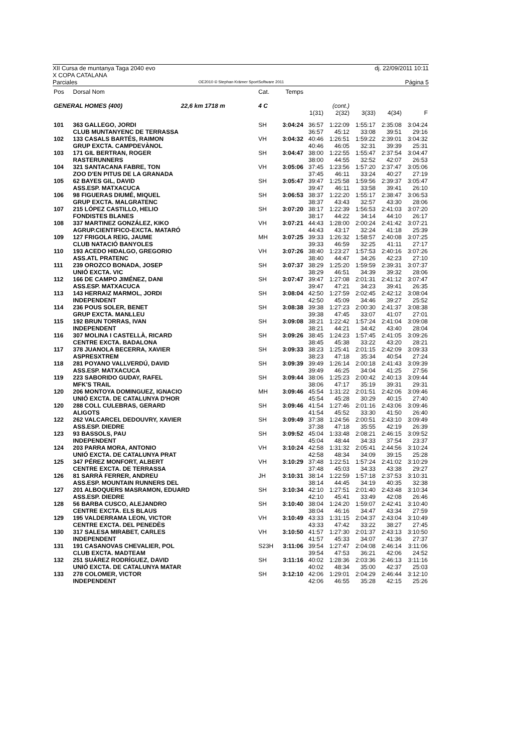XII Cursa de muntanya Taga 2040 evo
X COPA CATALANA dj. 22/09/2011 10:11
Parciales OE2010 © Stephan Krämer SportSoftware 2011 Página 5
| Pos | Dorsal Nom | Cat. | Temps | | | | | |
| GENERAL HOMES (400) 22,6 km 1718 m | | 4 C | | | (cont.) | | | |
| | | | | 1(31) | 2(32) | 3(33) | 4(34) | F |
| 101 | 363 GALLEGO, JORDI | SH | 3:04:24 | 36:57 | 1:22:09 | 1:55:17 | 2:35:08 | 3:04:24 |
| | CLUB MUNTANYENC DE TERRASSA | | | 36:57 | 45:12 | 33:08 | 39:51 | 29:16 |
| 102 | 133 CASALS BARTÉS, RAIMON | VH | 3:04:32 | 40:46 | 1:26:51 | 1:59:22 | 2:39:01 | 3:04:32 |
| | GRUP EXCTA. CAMPDEVÀNOL | | | 40:46 | 46:05 | 32:31 | 39:39 | 25:31 |
| 103 | 171 GIL BERTRAN, ROGER | SH | 3:04:47 | 38:00 | 1:22:55 | 1:55:47 | 2:37:54 | 3:04:47 |
| | RASTERUNNERS | | | 38:00 | 44:55 | 32:52 | 42:07 | 26:53 |
| 104 | 321 SANTACANA FABRE, TON | VH | 3:05:06 | 37:45 | 1:23:56 | 1:57:20 | 2:37:47 | 3:05:06 |
| | ZOO D'EN PITUS DE LA GRANADA | | | 37:45 | 46:11 | 33:24 | 40:27 | 27:19 |
| 105 | 62 BAYES GIL, DAVID | SH | 3:05:47 | 39:47 | 1:25:58 | 1:59:56 | 2:39:37 | 3:05:47 |
| | ASS.ESP. MATXACUCA | | | 39:47 | 46:11 | 33:58 | 39:41 | 26:10 |
| 106 | 98 FIGUERAS DIUMÉ, MIQUEL | SH | 3:06:53 | 38:37 | 1:22:20 | 1:55:17 | 2:38:47 | 3:06:53 |
| | GRUP EXCTA. MALGRATENC | | | 38:37 | 43:43 | 32:57 | 43:30 | 28:06 |
| 107 | 215 LÓPEZ CASTILLO, HELIO | SH | 3:07:20 | 38:17 | 1:22:39 | 1:56:53 | 2:41:03 | 3:07:20 |
| | FONDISTES BLANES | | | 38:17 | 44:22 | 34:14 | 44:10 | 26:17 |
| 108 | 337 MARTINEZ GONZÁLEZ, KIKO | VH | 3:07:21 | 44:43 | 1:28:00 | 2:00:24 | 2:41:42 | 3:07:21 |
| | AGRUP.CIENTIFICO-EXCTA. MATARÓ | | | 44:43 | 43:17 | 32:24 | 41:18 | 25:39 |
| 109 | 127 FRIGOLA REIG, JAUME | MH | 3:07:25 | 39:33 | 1:26:32 | 1:58:57 | 2:40:08 | 3:07:25 |
| | CLUB NATACIÓ BANYOLES | | | 39:33 | 46:59 | 32:25 | 41:11 | 27:17 |
| 110 | 193 ACEDO HIDALGO, GREGORIO | VH | 3:07:26 | 38:40 | 1:23:27 | 1:57:53 | 2:40:16 | 3:07:26 |
| | ASS.ATL PRATENC | | | 38:40 | 44:47 | 34:26 | 42:23 | 27:10 |
| 111 | 239 OROZCO BONADA, JOSEP | SH | 3:07:37 | 38:29 | 1:25:20 | 1:59:59 | 2:39:31 | 3:07:37 |
| | UNIÓ EXCTA. VIC | | | 38:29 | 46:51 | 34:39 | 39:32 | 28:06 |
| 112 | 166 DE CAMPO JIMÉNEZ, DANI | SH | 3:07:47 | 39:47 | 1:27:08 | 2:01:31 | 2:41:12 | 3:07:47 |
| | ASS.ESP. MATXACUCA | | | 39:47 | 47:21 | 34:23 | 39:41 | 26:35 |
| 113 | 143 HERRAIZ MARMOL, JORDI | SH | 3:08:04 | 42:50 | 1:27:59 | 2:02:45 | 2:42:12 | 3:08:04 |
| | INDEPENDENT | | | 42:50 | 45:09 | 34:46 | 39:27 | 25:52 |
| 114 | 236 POUS SOLER, BENET | SH | 3:08:38 | 39:38 | 1:27:23 | 2:00:30 | 2:41:37 | 3:08:38 |
| | GRUP EXCTA. MANLLEU | | | 39:38 | 47:45 | 33:07 | 41:07 | 27:01 |
| 115 | 192 BRUN TORRAS, IVAN | SH | 3:09:08 | 38:21 | 1:22:42 | 1:57:24 | 2:41:04 | 3:09:08 |
| | INDEPENDENT | | | 38:21 | 44:21 | 34:42 | 43:40 | 28:04 |
| 116 | 307 MOLINA I CASTELLÀ, RICARD | SH | 3:09:26 | 38:45 | 1:24:23 | 1:57:45 | 2:41:05 | 3:09:26 |
| | CENTRE EXCTA. BADALONA | | | 38:45 | 45:38 | 33:22 | 43:20 | 28:21 |
| 117 | 378 JUANOLA BECERRA, XAVIER | SH | 3:09:33 | 38:23 | 1:25:41 | 2:01:15 | 2:42:09 | 3:09:33 |
| | ASPRESXTREM | | | 38:23 | 47:18 | 35:34 | 40:54 | 27:24 |
| 118 | 281 POYANO VALLVERDÚ, DAVID | SH | 3:09:39 | 39:49 | 1:26:14 | 2:00:18 | 2:41:43 | 3:09:39 |
| | ASS.ESP. MATXACUCA | | | 39:49 | 46:25 | 34:04 | 41:25 | 27:56 |
| 119 | 223 SABORIDO GUDAY, RAFEL | SH | 3:09:44 | 38:06 | 1:25:23 | 2:00:42 | 2:40:13 | 3:09:44 |
| | MFK'S TRAIL | | | 38:06 | 47:17 | 35:19 | 39:31 | 29:31 |
| 120 | 206 MONTOYA DOMINGUEZ, IGNACIO | MH | 3:09:46 | 45:54 | 1:31:22 | 2:01:51 | 2:42:06 | 3:09:46 |
| | UNIÓ EXCTA. DE CATALUNYA D'HOR | | | 45:54 | 45:28 | 30:29 | 40:15 | 27:40 |
| 120 | 288 COLL CULEBRAS, GERARD | SH | 3:09:46 | 41:54 | 1:27:46 | 2:01:16 | 2:43:06 | 3:09:46 |
| | ALIGOTS | | | 41:54 | 45:52 | 33:30 | 41:50 | 26:40 |
| 122 | 262 VALCARCEL DEDOUVRY, XAVIER | SH | 3:09:49 | 37:38 | 1:24:56 | 2:00:51 | 2:43:10 | 3:09:49 |
| | ASS.ESP. DIEDRE | | | 37:38 | 47:18 | 35:55 | 42:19 | 26:39 |
| 123 | 93 BASSOLS, PAU | SH | 3:09:52 | 45:04 | 1:33:48 | 2:08:21 | 2:46:15 | 3:09:52 |
| | INDEPENDENT | | | 45:04 | 48:44 | 34:33 | 37:54 | 23:37 |
| 124 | 203 PARRA MORA, ANTONIO | VH | 3:10:24 | 42:58 | 1:31:32 | 2:05:41 | 2:44:56 | 3:10:24 |
| | UNIÓ EXCTA. DE CATALUNYA PRAT | | | 42:58 | 48:34 | 34:09 | 39:15 | 25:28 |
| 125 | 347 PÉREZ MONFORT, ALBERT | VH | 3:10:29 | 37:48 | 1:22:51 | 1:57:24 | 2:41:02 | 3:10:29 |
| | CENTRE EXCTA. DE TERRASSA | | | 37:48 | 45:03 | 34:33 | 43:38 | 29:27 |
| 126 | 81 SARRÀ FERRER, ANDREU | JH | 3:10:31 | 38:14 | 1:22:59 | 1:57:18 | 2:37:53 | 3:10:31 |
| | ASS.ESP. MOUNTAIN RUNNERS DEL | | | 38:14 | 44:45 | 34:19 | 40:35 | 32:38 |
| 127 | 201 ALBOQUERS MASRAMON, EDUARD | SH | 3:10:34 | 42:10 | 1:27:51 | 2:01:40 | 2:43:48 | 3:10:34 |
| | ASS.ESP. DIEDRE | | | 42:10 | 45:41 | 33:49 | 42:08 | 26:46 |
| 128 | 56 BARBA CUSCO, ALEJANDRO | SH | 3:10:40 | 38:04 | 1:24:20 | 1:59:07 | 2:42:41 | 3:10:40 |
| | CENTRE EXCTA. ELS BLAUS | | | 38:04 | 46:16 | 34:47 | 43:34 | 27:59 |
| 129 | 195 VALDERRAMA LEON, VICTOR | VH | 3:10:49 | 43:33 | 1:31:15 | 2:04:37 | 2:43:04 | 3:10:49 |
| | CENTRE EXCTA. DEL PENEDÈS | | | 43:33 | 47:42 | 33:22 | 38:27 | 27:45 |
| 130 | 317 SALESA MIRABET, CARLES | VH | 3:10:50 | 41:57 | 1:27:30 | 2:01:37 | 2:43:13 | 3:10:50 |
| | INDEPENDENT | | | 41:57 | 45:33 | 34:07 | 41:36 | 27:37 |
| 131 | 191 CASANOVAS CHEVALIER, POL | S23H | 3:11:06 | 39:54 | 1:27:47 | 2:04:08 | 2:46:14 | 3:11:06 |
| | CLUB EXCTA. MADTEAM | | | 39:54 | 47:53 | 36:21 | 42:06 | 24:52 |
| 132 | 251 SUÁREZ RODRÍGUEZ, DAVID | SH | 3:11:16 | 40:02 | 1:28:36 | 2:03:36 | 2:46:13 | 3:11:16 |
| | UNIÓ EXCTA. DE CATALUNYA MATAR | | | 40:02 | 48:34 | 35:00 | 42:37 | 25:03 |
| 133 | 278 COLOMER, VICTOR | SH | 3:12:10 | 42:06 | 1:29:01 | 2:04:29 | 2:46:44 | 3:12:10 |
| | INDEPENDENT | | | 42:06 | 46:55 | 35:28 | 42:15 | 25:26 |